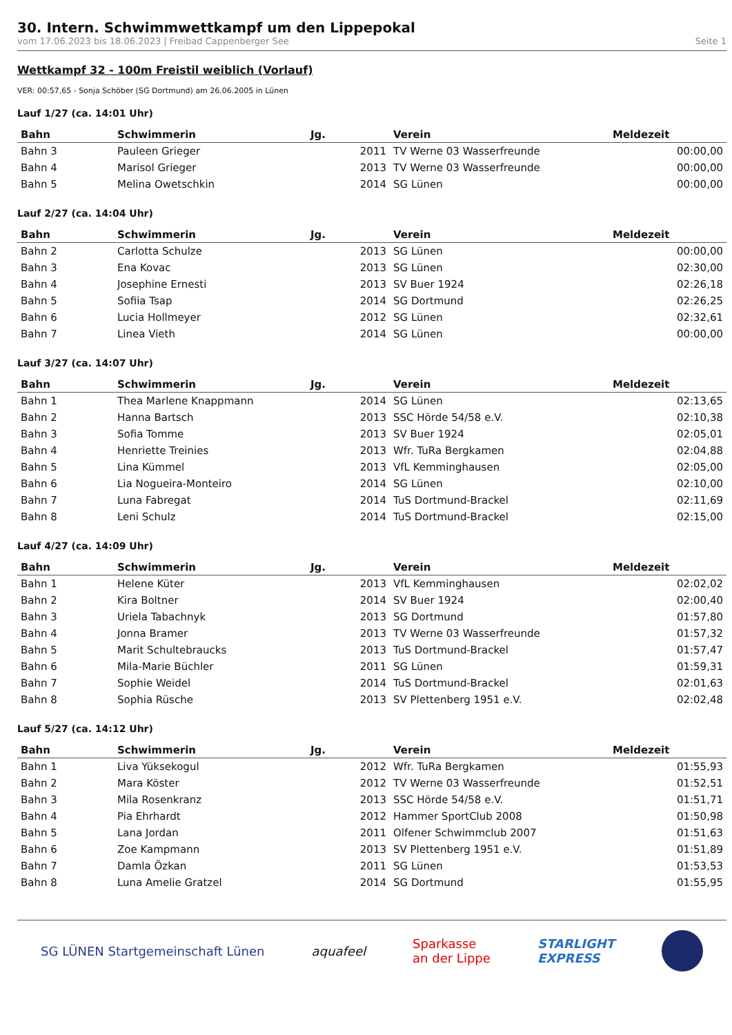30. Intern. Schwimmwettkampf um den Lippepokal
vom 17.06.2023 bis 18.06.2023 | Freibad Cappenberger See Seite 1
Wettkampf 32 - 100m Freistil weiblich (Vorlauf)
VER: 00:57,65 - Sonja Schöber (SG Dortmund) am 26.06.2005 in Lünen
Lauf 1/27 (ca. 14:01 Uhr)
| Bahn | Schwimmerin | Jg. | Verein | Meldezeit |
| --- | --- | --- | --- | --- |
| Bahn 3 | Pauleen Grieger | 2011 | TV Werne 03 Wasserfreunde | 00:00,00 |
| Bahn 4 | Marisol Grieger | 2013 | TV Werne 03 Wasserfreunde | 00:00,00 |
| Bahn 5 | Melina Owetschkin | 2014 | SG Lünen | 00:00,00 |
Lauf 2/27 (ca. 14:04 Uhr)
| Bahn | Schwimmerin | Jg. | Verein | Meldezeit |
| --- | --- | --- | --- | --- |
| Bahn 2 | Carlotta Schulze | 2013 | SG Lünen | 00:00,00 |
| Bahn 3 | Ena Kovac | 2013 | SG Lünen | 02:30,00 |
| Bahn 4 | Josephine Ernesti | 2013 | SV Buer 1924 | 02:26,18 |
| Bahn 5 | Sofiia Tsap | 2014 | SG Dortmund | 02:26,25 |
| Bahn 6 | Lucia Hollmeyer | 2012 | SG Lünen | 02:32,61 |
| Bahn 7 | Linea Vieth | 2014 | SG Lünen | 00:00,00 |
Lauf 3/27 (ca. 14:07 Uhr)
| Bahn | Schwimmerin | Jg. | Verein | Meldezeit |
| --- | --- | --- | --- | --- |
| Bahn 1 | Thea Marlene Knappmann | 2014 | SG Lünen | 02:13,65 |
| Bahn 2 | Hanna Bartsch | 2013 | SSC Hörde 54/58 e.V. | 02:10,38 |
| Bahn 3 | Sofia Tomme | 2013 | SV Buer 1924 | 02:05,01 |
| Bahn 4 | Henriette Treinies | 2013 | Wfr. TuRa Bergkamen | 02:04,88 |
| Bahn 5 | Lina Kümmel | 2013 | VfL Kemminghausen | 02:05,00 |
| Bahn 6 | Lia Nogueira-Monteiro | 2014 | SG Lünen | 02:10,00 |
| Bahn 7 | Luna Fabregat | 2014 | TuS Dortmund-Brackel | 02:11,69 |
| Bahn 8 | Leni Schulz | 2014 | TuS Dortmund-Brackel | 02:15,00 |
Lauf 4/27 (ca. 14:09 Uhr)
| Bahn | Schwimmerin | Jg. | Verein | Meldezeit |
| --- | --- | --- | --- | --- |
| Bahn 1 | Helene Küter | 2013 | VfL Kemminghausen | 02:02,02 |
| Bahn 2 | Kira Boltner | 2014 | SV Buer 1924 | 02:00,40 |
| Bahn 3 | Uriela Tabachnyk | 2013 | SG Dortmund | 01:57,80 |
| Bahn 4 | Jonna Bramer | 2013 | TV Werne 03 Wasserfreunde | 01:57,32 |
| Bahn 5 | Marit Schultebraucks | 2013 | TuS Dortmund-Brackel | 01:57,47 |
| Bahn 6 | Mila-Marie Büchler | 2011 | SG Lünen | 01:59,31 |
| Bahn 7 | Sophie Weidel | 2014 | TuS Dortmund-Brackel | 02:01,63 |
| Bahn 8 | Sophia Rüsche | 2013 | SV Plettenberg 1951 e.V. | 02:02,48 |
Lauf 5/27 (ca. 14:12 Uhr)
| Bahn | Schwimmerin | Jg. | Verein | Meldezeit |
| --- | --- | --- | --- | --- |
| Bahn 1 | Liva Yüksekogul | 2012 | Wfr. TuRa Bergkamen | 01:55,93 |
| Bahn 2 | Mara Köster | 2012 | TV Werne 03 Wasserfreunde | 01:52,51 |
| Bahn 3 | Mila Rosenkranz | 2013 | SSC Hörde 54/58 e.V. | 01:51,71 |
| Bahn 4 | Pia Ehrhardt | 2012 | Hammer SportClub 2008 | 01:50,98 |
| Bahn 5 | Lana Jordan | 2011 | Olfener Schwimmclub 2007 | 01:51,63 |
| Bahn 6 | Zoe Kampmann | 2013 | SV Plettenberg 1951 e.V. | 01:51,89 |
| Bahn 7 | Damla Özkan | 2011 | SG Lünen | 01:53,53 |
| Bahn 8 | Luna Amelie Gratzel | 2014 | SG Dortmund | 01:55,95 |
SG LÜNEN Startgemeinschaft Lünen aquafeel Sparkasse
an der Lippe STARLIGHT
EXPRESS